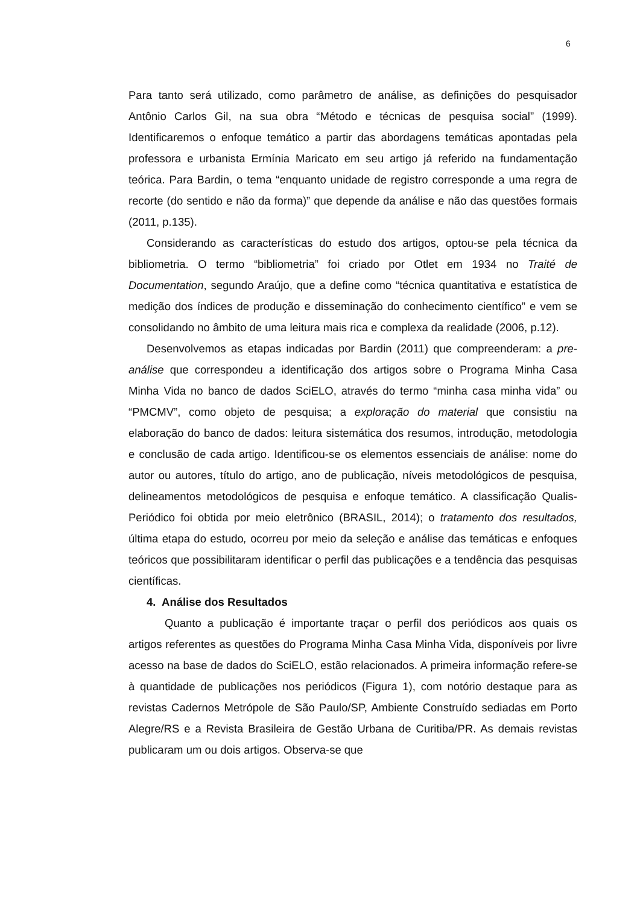6
Para tanto será utilizado, como parâmetro de análise, as definições do pesquisador Antônio Carlos Gil, na sua obra “Método e técnicas de pesquisa social” (1999). Identificaremos o enfoque temático a partir das abordagens temáticas apontadas pela professora e urbanista Ermínia Maricato em seu artigo já referido na fundamentação teórica. Para Bardin, o tema “enquanto unidade de registro corresponde a uma regra de recorte (do sentido e não da forma)” que depende da análise e não das questões formais (2011, p.135).
Considerando as características do estudo dos artigos, optou-se pela técnica da bibliometria. O termo “bibliometria” foi criado por Otlet em 1934 no Traité de Documentation, segundo Araújo, que a define como “técnica quantitativa e estatística de medição dos índices de produção e disseminação do conhecimento científico” e vem se consolidando no âmbito de uma leitura mais rica e complexa da realidade (2006, p.12).
Desenvolvemos as etapas indicadas por Bardin (2011) que compreenderam: a pre-análise que correspondeu a identificação dos artigos sobre o Programa Minha Casa Minha Vida no banco de dados SciELO, através do termo “minha casa minha vida” ou “PMCMV”, como objeto de pesquisa; a exploração do material que consistiu na elaboração do banco de dados: leitura sistemática dos resumos, introdução, metodologia e conclusão de cada artigo. Identificou-se os elementos essenciais de análise: nome do autor ou autores, título do artigo, ano de publicação, níveis metodológicos de pesquisa, delineamentos metodológicos de pesquisa e enfoque temático. A classificação Qualis-Periódico foi obtida por meio eletrônico (BRASIL, 2014); o tratamento dos resultados, última etapa do estudo, ocorreu por meio da seleção e análise das temáticas e enfoques teóricos que possibilitaram identificar o perfil das publicações e a tendência das pesquisas científicas.
4. Análise dos Resultados
Quanto a publicação é importante traçar o perfil dos periódicos aos quais os artigos referentes as questões do Programa Minha Casa Minha Vida, disponíveis por livre acesso na base de dados do SciELO, estão relacionados. A primeira informação refere-se à quantidade de publicações nos periódicos (Figura 1), com notório destaque para as revistas Cadernos Metrópole de São Paulo/SP, Ambiente Construído sediadas em Porto Alegre/RS e a Revista Brasileira de Gestão Urbana de Curitiba/PR. As demais revistas publicaram um ou dois artigos. Observa-se que